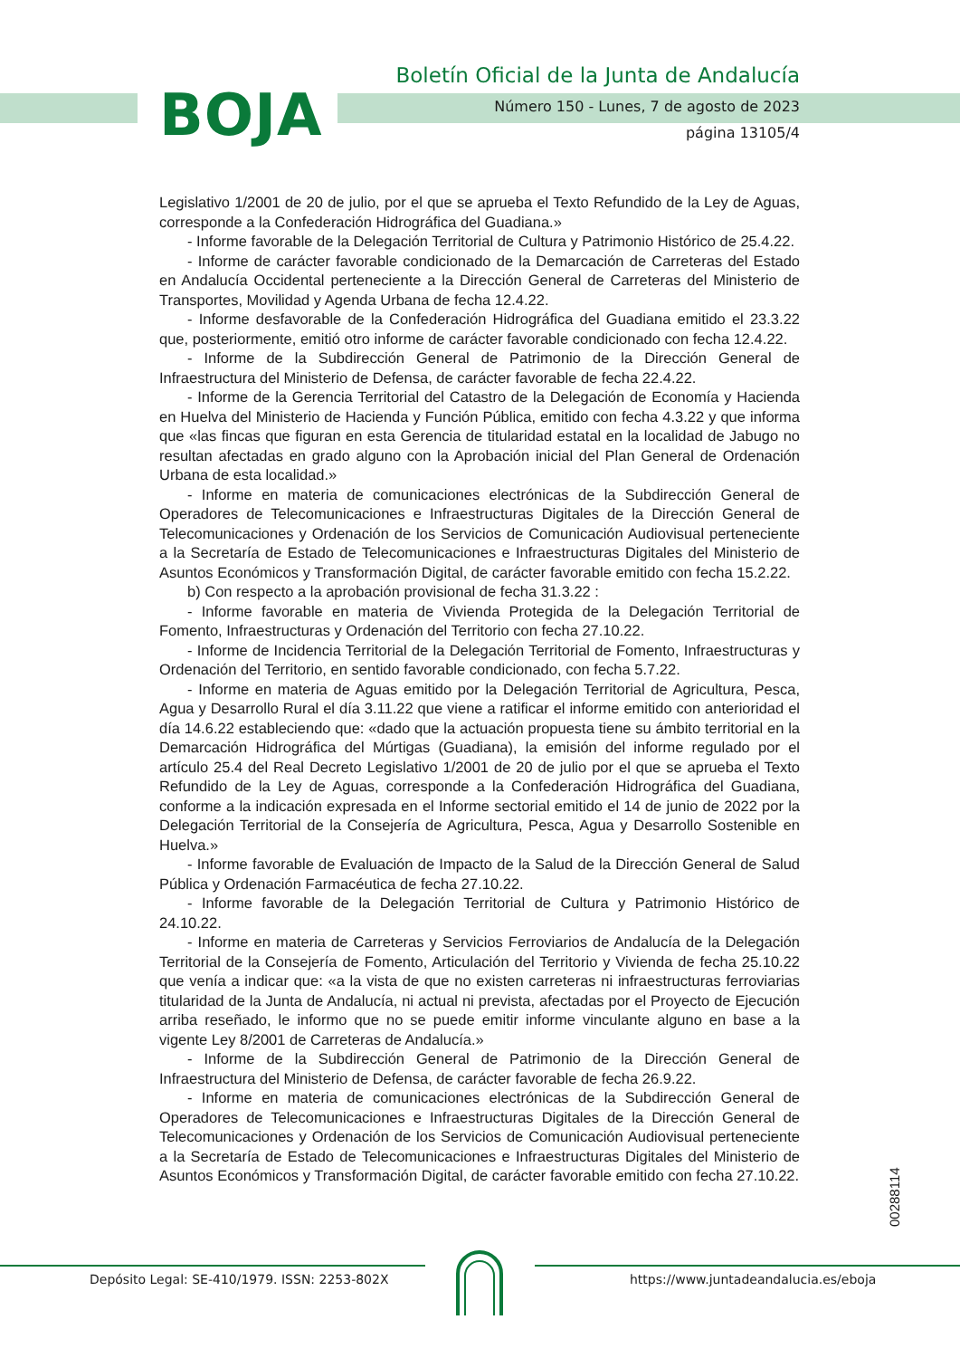BOJA
Boletín Oficial de la Junta de Andalucía
Número 150 - Lunes, 7 de agosto de 2023
página 13105/4
Legislativo 1/2001 de 20 de julio, por el que se aprueba el Texto Refundido de la Ley de Aguas, corresponde a la Confederación Hidrográfica del Guadiana.»
- Informe favorable de la Delegación Territorial de Cultura y Patrimonio Histórico de 25.4.22.
- Informe de carácter favorable condicionado de la Demarcación de Carreteras del Estado en Andalucía Occidental perteneciente a la Dirección General de Carreteras del Ministerio de Transportes, Movilidad y Agenda Urbana de fecha 12.4.22.
- Informe desfavorable de la Confederación Hidrográfica del Guadiana emitido el 23.3.22 que, posteriormente, emitió otro informe de carácter favorable condicionado con fecha 12.4.22.
- Informe de la Subdirección General de Patrimonio de la Dirección General de Infraestructura del Ministerio de Defensa, de carácter favorable de fecha 22.4.22.
- Informe de la Gerencia Territorial del Catastro de la Delegación de Economía y Hacienda en Huelva del Ministerio de Hacienda y Función Pública, emitido con fecha 4.3.22 y que informa que «las fincas que figuran en esta Gerencia de titularidad estatal en la localidad de Jabugo no resultan afectadas en grado alguno con la Aprobación inicial del Plan General de Ordenación Urbana de esta localidad.»
- Informe en materia de comunicaciones electrónicas de la Subdirección General de Operadores de Telecomunicaciones e Infraestructuras Digitales de la Dirección General de Telecomunicaciones y Ordenación de los Servicios de Comunicación Audiovisual perteneciente a la Secretaría de Estado de Telecomunicaciones e Infraestructuras Digitales del Ministerio de Asuntos Económicos y Transformación Digital, de carácter favorable emitido con fecha 15.2.22.
b) Con respecto a la aprobación provisional de fecha 31.3.22 :
- Informe favorable en materia de Vivienda Protegida de la Delegación Territorial de Fomento, Infraestructuras y Ordenación del Territorio con fecha 27.10.22.
- Informe de Incidencia Territorial de la Delegación Territorial de Fomento, Infraestructuras y Ordenación del Territorio, en sentido favorable condicionado, con fecha 5.7.22.
- Informe en materia de Aguas emitido por la Delegación Territorial de Agricultura, Pesca, Agua y Desarrollo Rural el día 3.11.22 que viene a ratificar el informe emitido con anterioridad el día 14.6.22 estableciendo que: «dado que la actuación propuesta tiene su ámbito territorial en la Demarcación Hidrográfica del Múrtigas (Guadiana), la emisión del informe regulado por el artículo 25.4 del Real Decreto Legislativo 1/2001 de 20 de julio por el que se aprueba el Texto Refundido de la Ley de Aguas, corresponde a la Confederación Hidrográfica del Guadiana, conforme a la indicación expresada en el Informe sectorial emitido el 14 de junio de 2022 por la Delegación Territorial de la Consejería de Agricultura, Pesca, Agua y Desarrollo Sostenible en Huelva.»
- Informe favorable de Evaluación de Impacto de la Salud de la Dirección General de Salud Pública y Ordenación Farmacéutica de fecha 27.10.22.
- Informe favorable de la Delegación Territorial de Cultura y Patrimonio Histórico de 24.10.22.
- Informe en materia de Carreteras y Servicios Ferroviarios de Andalucía de la Delegación Territorial de la Consejería de Fomento, Articulación del Territorio y Vivienda de fecha 25.10.22 que venía a indicar que: «a la vista de que no existen carreteras ni infraestructuras ferroviarias titularidad de la Junta de Andalucía, ni actual ni prevista, afectadas por el Proyecto de Ejecución arriba reseñado, le informo que no se puede emitir informe vinculante alguno en base a la vigente Ley 8/2001 de Carreteras de Andalucía.»
- Informe de la Subdirección General de Patrimonio de la Dirección General de Infraestructura del Ministerio de Defensa, de carácter favorable de fecha 26.9.22.
- Informe en materia de comunicaciones electrónicas de la Subdirección General de Operadores de Telecomunicaciones e Infraestructuras Digitales de la Dirección General de Telecomunicaciones y Ordenación de los Servicios de Comunicación Audiovisual perteneciente a la Secretaría de Estado de Telecomunicaciones e Infraestructuras Digitales del Ministerio de Asuntos Económicos y Transformación Digital, de carácter favorable emitido con fecha 27.10.22.
00288114
Depósito Legal: SE-410/1979. ISSN: 2253-802X
https://www.juntadeandalucia.es/eboja